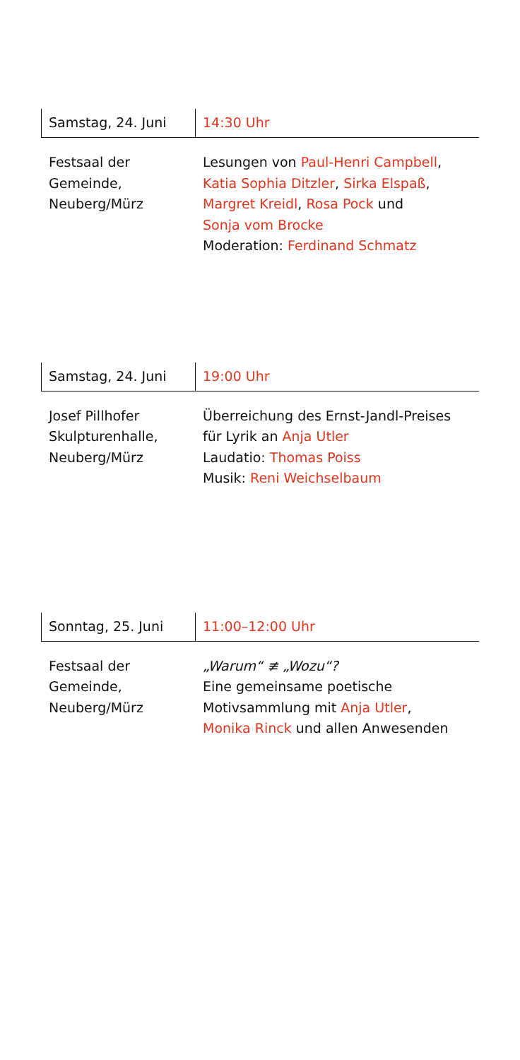Samstag, 24. Juni 14:30 Uhr
Festsaal der
Gemeinde,
Neuberg/Mürz
Lesungen von Paul-Henri Campbell,
Katia Sophia Ditzler, Sirka Elspaß,
Margret Kreidl, Rosa Pock und
Sonja vom Brocke
Moderation: Ferdinand Schmatz
Samstag, 24. Juni 19:00 Uhr
Josef Pillhofer
Skulpturenhalle,
Neuberg/Mürz
Überreichung des Ernst-Jandl-Preises
für Lyrik an Anja Utler
Laudatio: Thomas Poiss
Musik: Reni Weichselbaum
Sonntag, 25. Juni 11:00–12:00 Uhr
Festsaal der
Gemeinde,
Neuberg/Mürz
„Warum“ ≢ „Wozu“?
Eine gemeinsame poetische
Motivsammlung mit Anja Utler,
Monika Rinck und allen Anwesenden